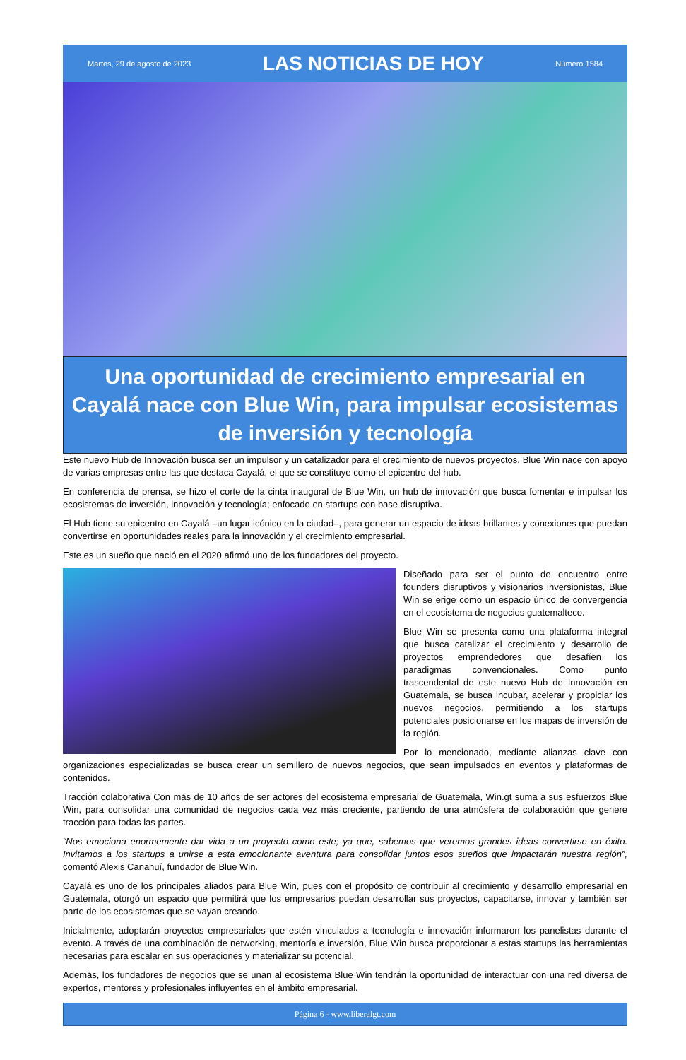Martes, 29 de agosto de 2023
LAS NOTICIAS DE HOY
Número 1584
Una oportunidad de crecimiento empresarial en Cayalá nace con Blue Win, para impulsar ecosistemas de inversión y tecnología
Este nuevo Hub de Innovación busca ser un impulsor y un catalizador para el crecimiento de nuevos proyectos. Blue Win nace con apoyo de varias empresas entre las que destaca Cayalá, el que se constituye como el epicentro del hub.
En conferencia de prensa, se hizo el corte de la cinta inaugural de Blue Win, un hub de innovación que busca fomentar e impulsar los ecosistemas de inversión, innovación y tecnología; enfocado en startups con base disruptiva.
El Hub tiene su epicentro en Cayalá –un lugar icónico en la ciudad–, para generar un espacio de ideas brillantes y conexiones que puedan convertirse en oportunidades reales para la innovación y el crecimiento empresarial.
Este es un sueño que nació en el 2020 afirmó uno de los fundadores del proyecto.
Diseñado para ser el punto de encuentro entre founders disruptivos y visionarios inversionistas, Blue Win se erige como un espacio único de convergencia en el ecosistema de negocios guatemalteco.
Blue Win se presenta como una plataforma integral que busca catalizar el crecimiento y desarrollo de proyectos emprendedores que desafíen los paradigmas convencionales. Como punto trascendental de este nuevo Hub de Innovación en Guatemala, se busca incubar, acelerar y propiciar los nuevos negocios, permitiendo a los startups potenciales posicionarse en los mapas de inversión de la región.
Por lo mencionado, mediante alianzas clave con organizaciones especializadas se busca crear un semillero de nuevos negocios, que sean impulsados en eventos y plataformas de contenidos.
Tracción colaborativa Con más de 10 años de ser actores del ecosistema empresarial de Guatemala, Win.gt suma a sus esfuerzos Blue Win, para consolidar una comunidad de negocios cada vez más creciente, partiendo de una atmósfera de colaboración que genere tracción para todas las partes.
“Nos emociona enormemente dar vida a un proyecto como este; ya que, sabemos que veremos grandes ideas convertirse en éxito. Invitamos a los startups a unirse a esta emocionante aventura para consolidar juntos esos sueños que impactarán nuestra región”, comentó Alexis Canahuí, fundador de Blue Win.
Cayalá es uno de los principales aliados para Blue Win, pues con el propósito de contribuir al crecimiento y desarrollo empresarial en Guatemala, otorgó un espacio que permitirá que los empresarios puedan desarrollar sus proyectos, capacitarse, innovar y también ser parte de los ecosistemas que se vayan creando.
Inicialmente, adoptarán proyectos empresariales que estén vinculados a tecnología e innovación informaron los panelistas durante el evento. A través de una combinación de networking, mentoría e inversión, Blue Win busca proporcionar a estas startups las herramientas necesarias para escalar en sus operaciones y materializar su potencial.
Además, los fundadores de negocios que se unan al ecosistema Blue Win tendrán la oportunidad de interactuar con una red diversa de expertos, mentores y profesionales influyentes en el ámbito empresarial.
Página 6 - www.liberalgt.com